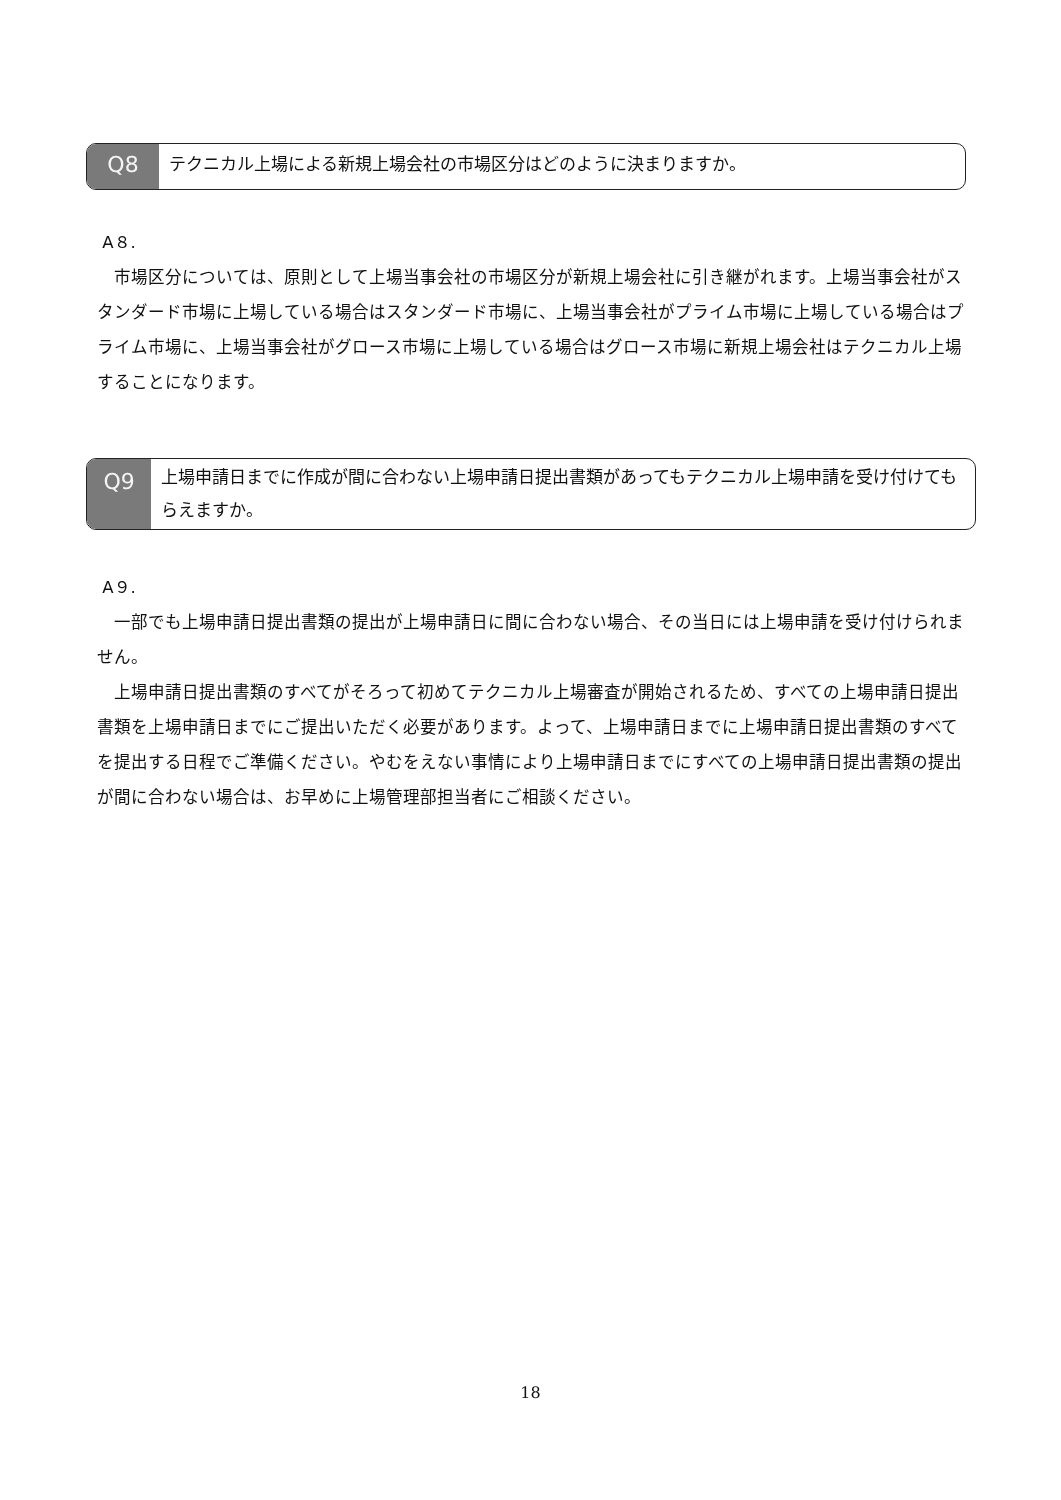Q8
テクニカル上場による新規上場会社の市場区分はどのように決まりますか。
A８.
　市場区分については、原則として上場当事会社の市場区分が新規上場会社に引き継がれます。上場当事会社がスタンダード市場に上場している場合はスタンダード市場に、上場当事会社がプライム市場に上場している場合はプライム市場に、上場当事会社がグロース市場に上場している場合はグロース市場に新規上場会社はテクニカル上場することになります。
Q9
上場申請日までに作成が間に合わない上場申請日提出書類があってもテクニカル上場申請を受け付けてもらえますか。
A９.
　一部でも上場申請日提出書類の提出が上場申請日に間に合わない場合、その当日には上場申請を受け付けられません。
　上場申請日提出書類のすべてがそろって初めてテクニカル上場審査が開始されるため、すべての上場申請日提出書類を上場申請日までにご提出いただく必要があります。よって、上場申請日までに上場申請日提出書類のすべてを提出する日程でご準備ください。やむをえない事情により上場申請日までにすべての上場申請日提出書類の提出が間に合わない場合は、お早めに上場管理部担当者にご相談ください。
18